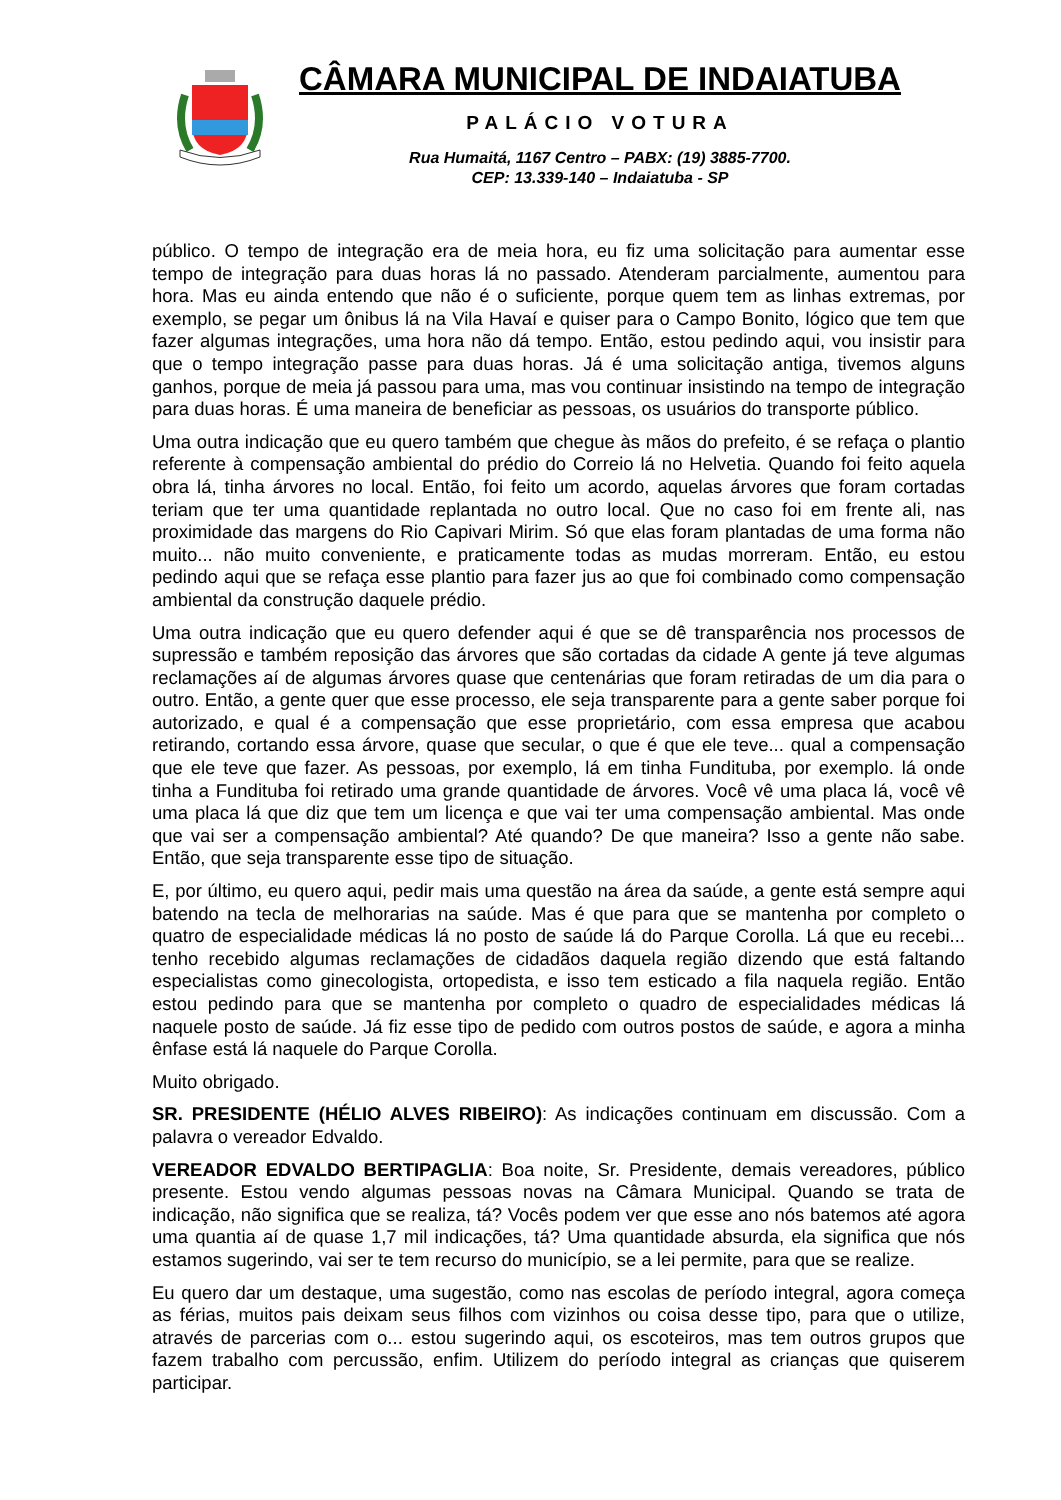CÂMARA MUNICIPAL DE INDAIATUBA
PALÁCIO VOTURA
Rua Humaitá, 1167 Centro – PABX: (19) 3885-7700.
CEP: 13.339-140 – Indaiatuba - SP
público. O tempo de integração era de meia hora, eu fiz uma solicitação para aumentar esse tempo de integração para duas horas lá no passado. Atenderam parcialmente, aumentou para hora. Mas eu ainda entendo que não é o suficiente, porque quem tem as linhas extremas, por exemplo, se pegar um ônibus lá na Vila Havaí e quiser para o Campo Bonito, lógico que tem que fazer algumas integrações, uma hora não dá tempo. Então, estou pedindo aqui, vou insistir para que o tempo integração passe para duas horas. Já é uma solicitação antiga, tivemos alguns ganhos, porque de meia já passou para uma, mas vou continuar insistindo na tempo de integração para duas horas. É uma maneira de beneficiar as pessoas, os usuários do transporte público.
Uma outra indicação que eu quero também que chegue às mãos do prefeito, é se refaça o plantio referente à compensação ambiental do prédio do Correio lá no Helvetia. Quando foi feito aquela obra lá, tinha árvores no local. Então, foi feito um acordo, aquelas árvores que foram cortadas teriam que ter uma quantidade replantada no outro local. Que no caso foi em frente ali, nas proximidade das margens do Rio Capivari Mirim. Só que elas foram plantadas de uma forma não muito... não muito conveniente, e praticamente todas as mudas morreram. Então, eu estou pedindo aqui que se refaça esse plantio para fazer jus ao que foi combinado como compensação ambiental da construção daquele prédio.
Uma outra indicação que eu quero defender aqui é que se dê transparência nos processos de supressão e também reposição das árvores que são cortadas da cidade A gente já teve algumas reclamações aí de algumas árvores quase que centenárias que foram retiradas de um dia para o outro. Então, a gente quer que esse processo, ele seja transparente para a gente saber porque foi autorizado, e qual é a compensação que esse proprietário, com essa empresa que acabou retirando, cortando essa árvore, quase que secular, o que é que ele teve... qual a compensação que ele teve que fazer. As pessoas, por exemplo, lá em tinha Fundituba, por exemplo. lá onde tinha a Fundituba foi retirado uma grande quantidade de árvores. Você vê uma placa lá, você vê uma placa lá que diz que tem um licença e que vai ter uma compensação ambiental. Mas onde que vai ser a compensação ambiental? Até quando? De que maneira? Isso a gente não sabe. Então, que seja transparente esse tipo de situação.
E, por último, eu quero aqui, pedir mais uma questão na área da saúde, a gente está sempre aqui batendo na tecla de melhorarias na saúde. Mas é que para que se mantenha por completo o quatro de especialidade médicas lá no posto de saúde lá do Parque Corolla. Lá que eu recebi... tenho recebido algumas reclamações de cidadãos daquela região dizendo que está faltando especialistas como ginecologista, ortopedista, e isso tem esticado a fila naquela região. Então estou pedindo para que se mantenha por completo o quadro de especialidades médicas lá naquele posto de saúde. Já fiz esse tipo de pedido com outros postos de saúde, e agora a minha ênfase está lá naquele do Parque Corolla.
Muito obrigado.
SR. PRESIDENTE (HÉLIO ALVES RIBEIRO): As indicações continuam em discussão. Com a palavra o vereador Edvaldo.
VEREADOR EDVALDO BERTIPAGLIA: Boa noite, Sr. Presidente, demais vereadores, público presente. Estou vendo algumas pessoas novas na Câmara Municipal. Quando se trata de indicação, não significa que se realiza, tá? Vocês podem ver que esse ano nós batemos até agora uma quantia aí de quase 1,7 mil indicações, tá? Uma quantidade absurda, ela significa que nós estamos sugerindo, vai ser te tem recurso do município, se a lei permite, para que se realize.
Eu quero dar um destaque, uma sugestão, como nas escolas de período integral, agora começa as férias, muitos pais deixam seus filhos com vizinhos ou coisa desse tipo, para que o utilize, através de parcerias com o... estou sugerindo aqui, os escoteiros, mas tem outros grupos que fazem trabalho com percussão, enfim. Utilizem do período integral as crianças que quiserem participar.